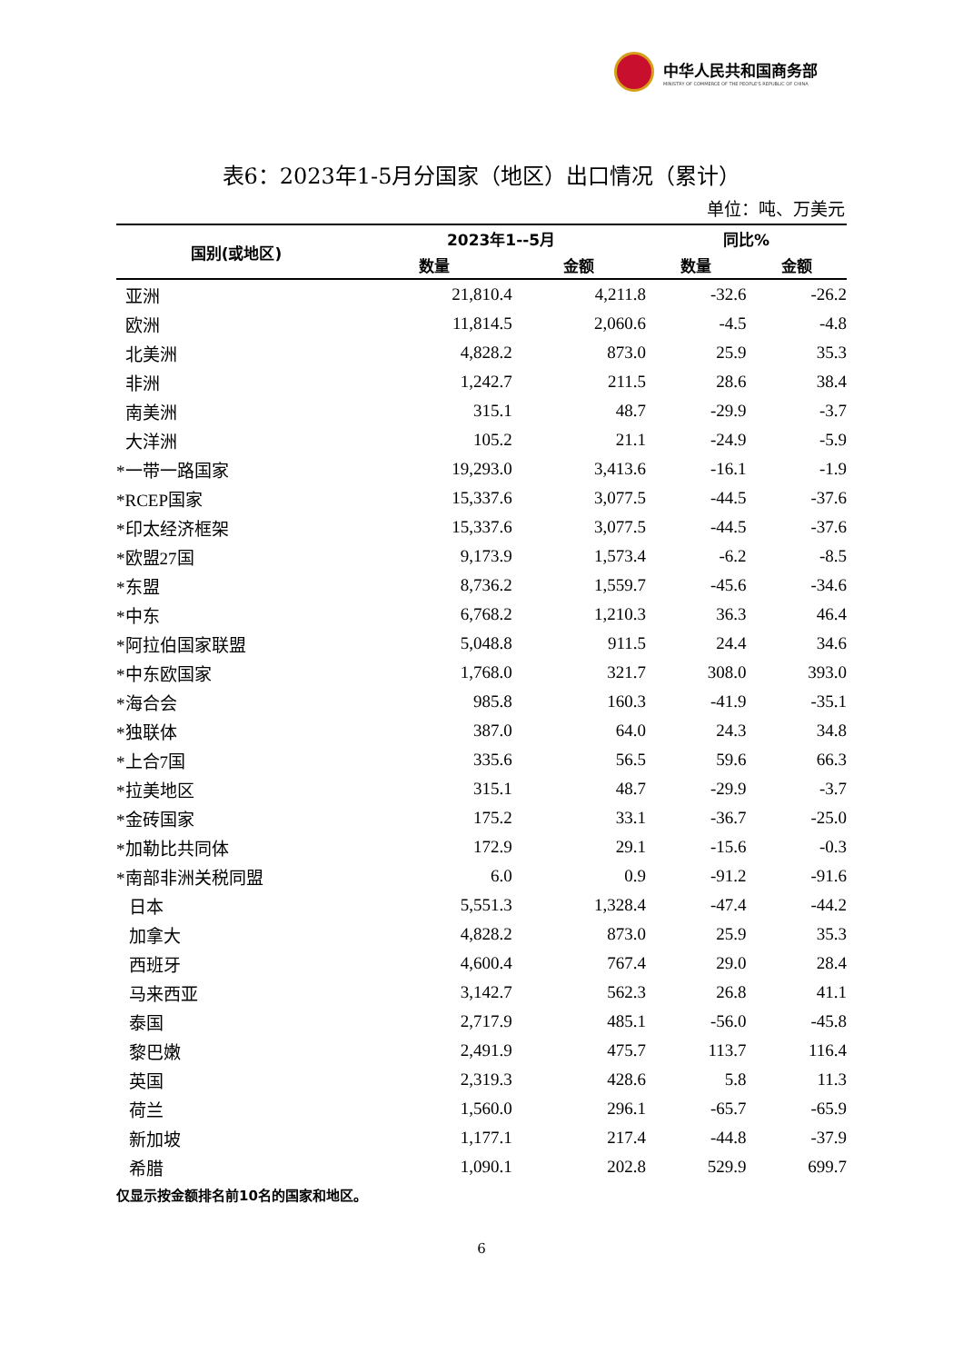中华人民共和国商务部
MINISTRY OF COMMERCE OF THE PEOPLE'S REPUBLIC OF CHINA
表6：2023年1-5月分国家（地区）出口情况（累计）
单位：吨、万美元
| 国别(或地区) | 2023年1--5月 | | 同比% | |
| --- | --- | --- | --- | --- |
| | 数量 | 金额 | 数量 | 金额 |
| 亚洲 | 21,810.4 | 4,211.8 | -32.6 | -26.2 |
| 欧洲 | 11,814.5 | 2,060.6 | -4.5 | -4.8 |
| 北美洲 | 4,828.2 | 873.0 | 25.9 | 35.3 |
| 非洲 | 1,242.7 | 211.5 | 28.6 | 38.4 |
| 南美洲 | 315.1 | 48.7 | -29.9 | -3.7 |
| 大洋洲 | 105.2 | 21.1 | -24.9 | -5.9 |
| *一带一路国家 | 19,293.0 | 3,413.6 | -16.1 | -1.9 |
| *RCEP国家 | 15,337.6 | 3,077.5 | -44.5 | -37.6 |
| *印太经济框架 | 15,337.6 | 3,077.5 | -44.5 | -37.6 |
| *欧盟27国 | 9,173.9 | 1,573.4 | -6.2 | -8.5 |
| *东盟 | 8,736.2 | 1,559.7 | -45.6 | -34.6 |
| *中东 | 6,768.2 | 1,210.3 | 36.3 | 46.4 |
| *阿拉伯国家联盟 | 5,048.8 | 911.5 | 24.4 | 34.6 |
| *中东欧国家 | 1,768.0 | 321.7 | 308.0 | 393.0 |
| *海合会 | 985.8 | 160.3 | -41.9 | -35.1 |
| *独联体 | 387.0 | 64.0 | 24.3 | 34.8 |
| *上合7国 | 335.6 | 56.5 | 59.6 | 66.3 |
| *拉美地区 | 315.1 | 48.7 | -29.9 | -3.7 |
| *金砖国家 | 175.2 | 33.1 | -36.7 | -25.0 |
| *加勒比共同体 | 172.9 | 29.1 | -15.6 | -0.3 |
| *南部非洲关税同盟 | 6.0 | 0.9 | -91.2 | -91.6 |
| 日本 | 5,551.3 | 1,328.4 | -47.4 | -44.2 |
| 加拿大 | 4,828.2 | 873.0 | 25.9 | 35.3 |
| 西班牙 | 4,600.4 | 767.4 | 29.0 | 28.4 |
| 马来西亚 | 3,142.7 | 562.3 | 26.8 | 41.1 |
| 泰国 | 2,717.9 | 485.1 | -56.0 | -45.8 |
| 黎巴嫩 | 2,491.9 | 475.7 | 113.7 | 116.4 |
| 英国 | 2,319.3 | 428.6 | 5.8 | 11.3 |
| 荷兰 | 1,560.0 | 296.1 | -65.7 | -65.9 |
| 新加坡 | 1,177.1 | 217.4 | -44.8 | -37.9 |
| 希腊 | 1,090.1 | 202.8 | 529.9 | 699.7 |
仅显示按金额排名前10名的国家和地区。
6